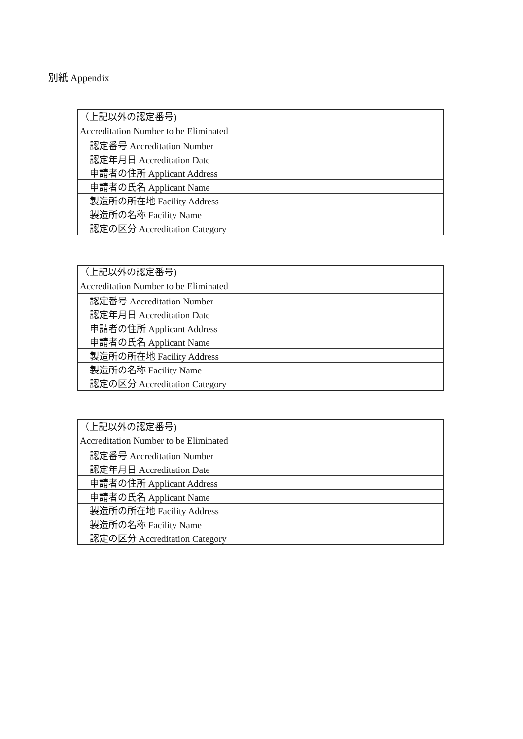別紙 Appendix
| （上記以外の認定番号) Accreditation Number to be Eliminated | |
| 認定番号 Accreditation Number | |
| 認定年月日 Accreditation Date | |
| 申請者の住所 Applicant Address | |
| 申請者の氏名 Applicant Name | |
| 製造所の所在地 Facility Address | |
| 製造所の名称 Facility Name | |
| 認定の区分 Accreditation Category | |
| （上記以外の認定番号) Accreditation Number to be Eliminated | |
| 認定番号 Accreditation Number | |
| 認定年月日 Accreditation Date | |
| 申請者の住所 Applicant Address | |
| 申請者の氏名 Applicant Name | |
| 製造所の所在地 Facility Address | |
| 製造所の名称 Facility Name | |
| 認定の区分 Accreditation Category | |
| （上記以外の認定番号) Accreditation Number to be Eliminated | |
| 認定番号 Accreditation Number | |
| 認定年月日 Accreditation Date | |
| 申請者の住所 Applicant Address | |
| 申請者の氏名 Applicant Name | |
| 製造所の所在地 Facility Address | |
| 製造所の名称 Facility Name | |
| 認定の区分 Accreditation Category | |